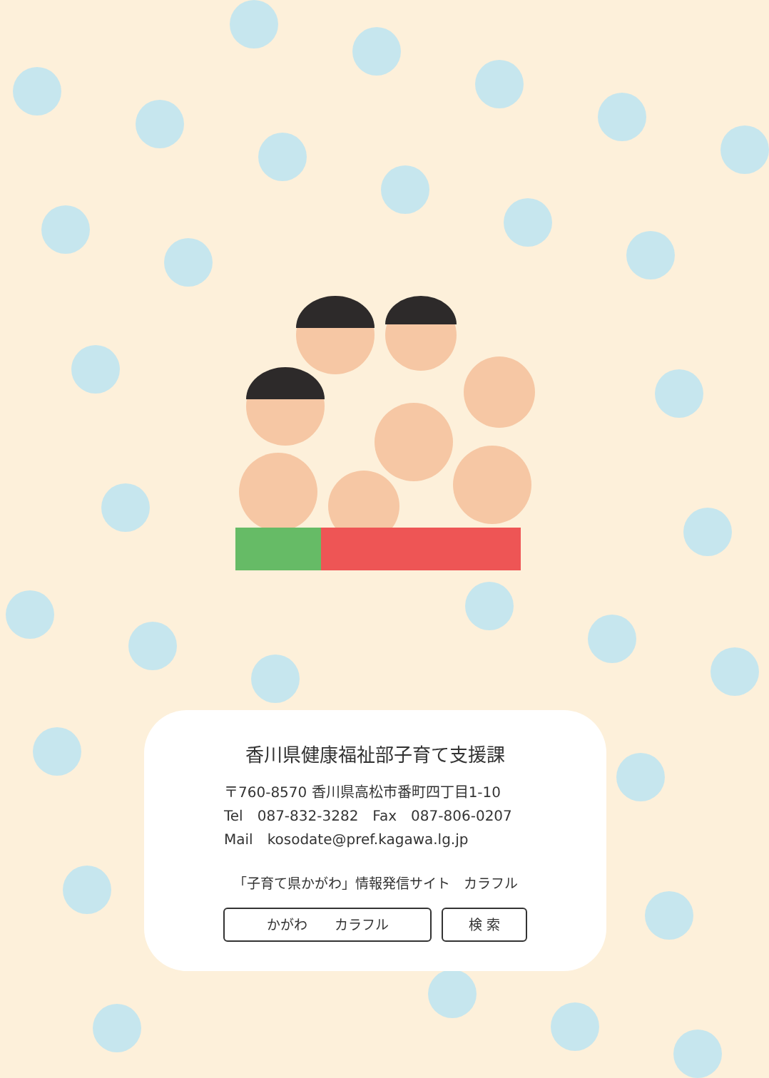香川県健康福祉部子育て支援課
〒760-8570 香川県高松市番町四丁目1-10
Tel　087-832-3282　Fax　087-806-0207
Mail　kosodate@pref.kagawa.lg.jp
「子育て県かがわ」情報発信サイト　カラフル
かがわ　　カラフル 検 索